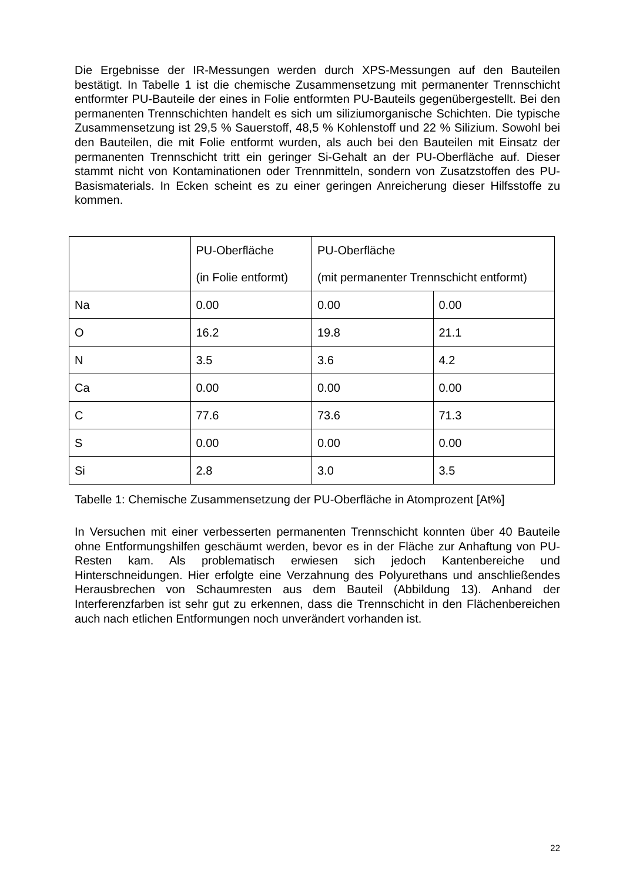Die Ergebnisse der IR-Messungen werden durch XPS-Messungen auf den Bauteilen bestätigt. In Tabelle 1 ist die chemische Zusammensetzung mit permanenter Trennschicht entformter PU-Bauteile der eines in Folie entformten PU-Bauteils gegenübergestellt. Bei den permanenten Trennschichten handelt es sich um siliziumorganische Schichten. Die typische Zusammensetzung ist 29,5 % Sauerstoff, 48,5 % Kohlenstoff und 22 % Silizium. Sowohl bei den Bauteilen, die mit Folie entformt wurden, als auch bei den Bauteilen mit Einsatz der permanenten Trennschicht tritt ein geringer Si-Gehalt an der PU-Oberfläche auf. Dieser stammt nicht von Kontaminationen oder Trennmitteln, sondern von Zusatzstoffen des PU-Basismaterials. In Ecken scheint es zu einer geringen Anreicherung dieser Hilfsstoffe zu kommen.
| | PU-Oberfläche (in Folie entformt) | PU-Oberfläche (mit permanenter Trennschicht entformt) | |
| Na | 0.00 | 0.00 | 0.00 |
| O | 16.2 | 19.8 | 21.1 |
| N | 3.5 | 3.6 | 4.2 |
| Ca | 0.00 | 0.00 | 0.00 |
| C | 77.6 | 73.6 | 71.3 |
| S | 0.00 | 0.00 | 0.00 |
| Si | 2.8 | 3.0 | 3.5 |
Tabelle 1: Chemische Zusammensetzung der PU-Oberfläche in Atomprozent [At%]
In Versuchen mit einer verbesserten permanenten Trennschicht konnten über 40 Bauteile ohne Entformungshilfen geschäumt werden, bevor es in der Fläche zur Anhaftung von PU-Resten kam. Als problematisch erwiesen sich jedoch Kantenbereiche und Hinterschneidungen. Hier erfolgte eine Verzahnung des Polyurethans und anschließendes Herausbrechen von Schaumresten aus dem Bauteil (Abbildung 13). Anhand der Interferenzfarben ist sehr gut zu erkennen, dass die Trennschicht in den Flächenbereichen auch nach etlichen Entformungen noch unverändert vorhanden ist.
22